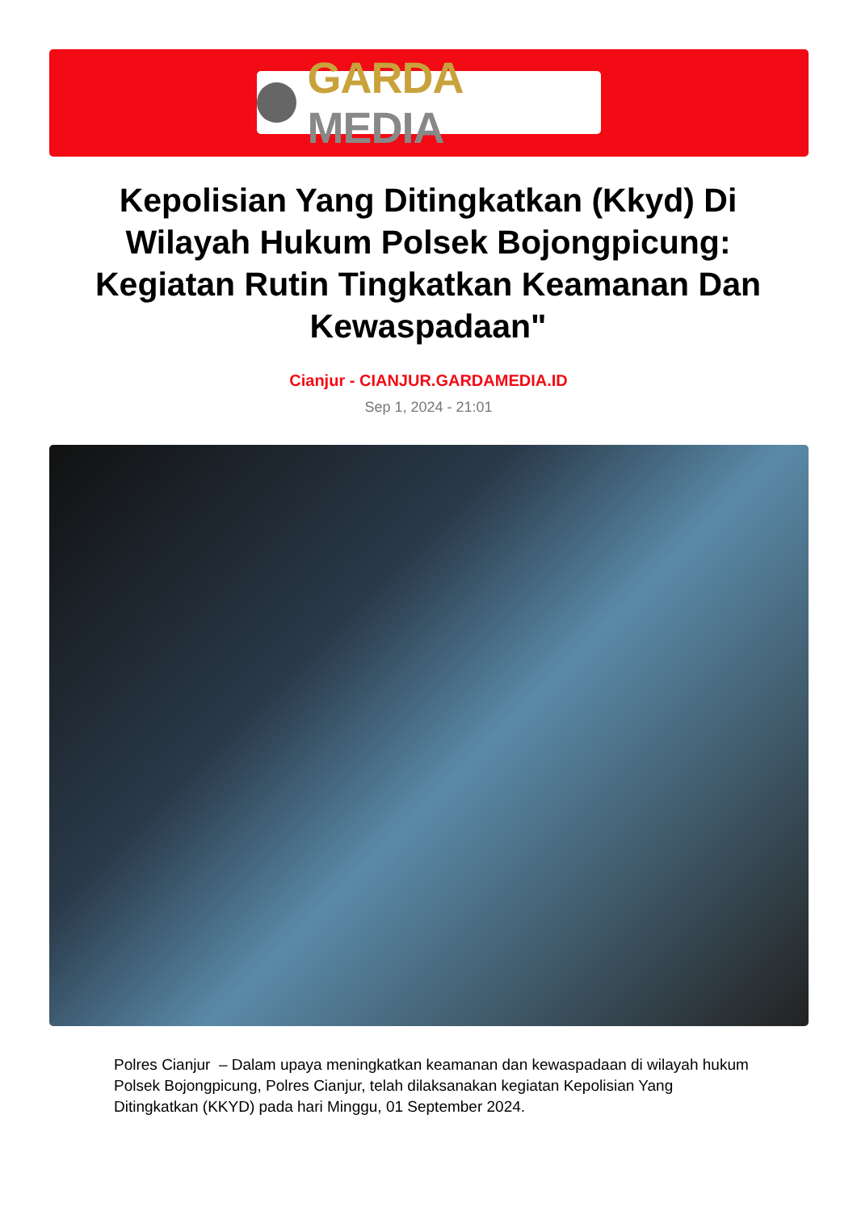GARDA MEDIA
Kepolisian Yang Ditingkatkan (Kkyd) Di Wilayah Hukum Polsek Bojongpicung: Kegiatan Rutin Tingkatkan Keamanan Dan Kewaspadaan"
Cianjur - CIANJUR.GARDAMEDIA.ID
Sep 1, 2024 - 21:01
Polres Cianjur – Dalam upaya meningkatkan keamanan dan kewaspadaan di wilayah hukum Polsek Bojongpicung, Polres Cianjur, telah dilaksanakan kegiatan Kepolisian Yang Ditingkatkan (KKYD) pada hari Minggu, 01 September 2024.